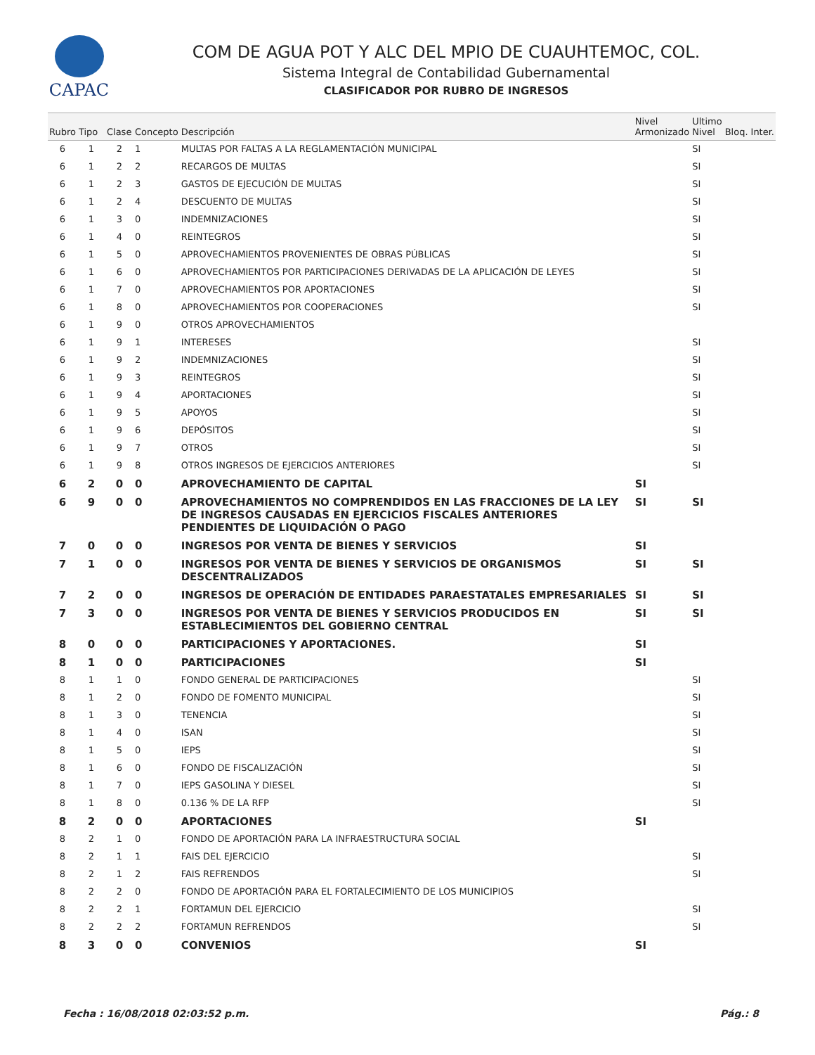CAPAC
COM DE AGUA POT Y ALC DEL MPIO DE CUAUHTEMOC, COL.
Sistema Integral de Contabilidad Gubernamental
CLASIFICADOR POR RUBRO DE INGRESOS
| Rubro | Tipo | Clase | Concepto | Descripción | Nivel Armonizado | Ultimo Nivel | Bloq. | Inter. |
| --- | --- | --- | --- | --- | --- | --- | --- | --- |
| 6 | 1 | 2 | 1 | MULTAS POR FALTAS A LA REGLAMENTACIÓN MUNICIPAL | | SI | | |
| 6 | 1 | 2 | 2 | RECARGOS DE MULTAS | | SI | | |
| 6 | 1 | 2 | 3 | GASTOS DE EJECUCIÓN DE MULTAS | | SI | | |
| 6 | 1 | 2 | 4 | DESCUENTO DE MULTAS | | SI | | |
| 6 | 1 | 3 | 0 | INDEMNIZACIONES | | SI | | |
| 6 | 1 | 4 | 0 | REINTEGROS | | SI | | |
| 6 | 1 | 5 | 0 | APROVECHAMIENTOS PROVENIENTES DE OBRAS PÚBLICAS | | SI | | |
| 6 | 1 | 6 | 0 | APROVECHAMIENTOS POR PARTICIPACIONES DERIVADAS DE LA APLICACIÓN DE LEYES | | SI | | |
| 6 | 1 | 7 | 0 | APROVECHAMIENTOS POR APORTACIONES | | SI | | |
| 6 | 1 | 8 | 0 | APROVECHAMIENTOS POR COOPERACIONES | | SI | | |
| 6 | 1 | 9 | 0 | OTROS APROVECHAMIENTOS | | | | |
| 6 | 1 | 9 | 1 | INTERESES | | SI | | |
| 6 | 1 | 9 | 2 | INDEMNIZACIONES | | SI | | |
| 6 | 1 | 9 | 3 | REINTEGROS | | SI | | |
| 6 | 1 | 9 | 4 | APORTACIONES | | SI | | |
| 6 | 1 | 9 | 5 | APOYOS | | SI | | |
| 6 | 1 | 9 | 6 | DEPÓSITOS | | SI | | |
| 6 | 1 | 9 | 7 | OTROS | | SI | | |
| 6 | 1 | 9 | 8 | OTROS INGRESOS DE EJERCICIOS ANTERIORES | | SI | | |
| 6 | 2 | 0 | 0 | APROVECHAMIENTO DE CAPITAL | SI | | | |
| 6 | 9 | 0 | 0 | APROVECHAMIENTOS NO COMPRENDIDOS EN LAS FRACCIONES DE LA LEY DE INGRESOS CAUSADAS EN EJERCICIOS FISCALES ANTERIORES PENDIENTES DE LIQUIDACIÓN O PAGO | SI | SI | | |
| 7 | 0 | 0 | 0 | INGRESOS POR VENTA DE BIENES Y SERVICIOS | SI | | | |
| 7 | 1 | 0 | 0 | INGRESOS POR VENTA DE BIENES Y SERVICIOS DE ORGANISMOS DESCENTRALIZADOS | SI | SI | | |
| 7 | 2 | 0 | 0 | INGRESOS DE OPERACIÓN DE ENTIDADES PARAESTATALES EMPRESARIALES | SI | SI | | |
| 7 | 3 | 0 | 0 | INGRESOS POR VENTA DE BIENES Y SERVICIOS PRODUCIDOS EN ESTABLECIMIENTOS DEL GOBIERNO CENTRAL | SI | SI | | |
| 8 | 0 | 0 | 0 | PARTICIPACIONES Y APORTACIONES. | SI | | | |
| 8 | 1 | 0 | 0 | PARTICIPACIONES | SI | | | |
| 8 | 1 | 1 | 0 | FONDO GENERAL DE PARTICIPACIONES | | SI | | |
| 8 | 1 | 2 | 0 | FONDO DE FOMENTO MUNICIPAL | | SI | | |
| 8 | 1 | 3 | 0 | TENENCIA | | SI | | |
| 8 | 1 | 4 | 0 | ISAN | | SI | | |
| 8 | 1 | 5 | 0 | IEPS | | SI | | |
| 8 | 1 | 6 | 0 | FONDO DE FISCALIZACIÓN | | SI | | |
| 8 | 1 | 7 | 0 | IEPS GASOLINA Y DIESEL | | SI | | |
| 8 | 1 | 8 | 0 | 0.136 % DE LA RFP | | SI | | |
| 8 | 2 | 0 | 0 | APORTACIONES | SI | | | |
| 8 | 2 | 1 | 0 | FONDO DE APORTACIÓN PARA LA INFRAESTRUCTURA SOCIAL | | | | |
| 8 | 2 | 1 | 1 | FAIS DEL EJERCICIO | | SI | | |
| 8 | 2 | 1 | 2 | FAIS REFRENDOS | | SI | | |
| 8 | 2 | 2 | 0 | FONDO DE APORTACIÓN PARA EL FORTALECIMIENTO DE LOS MUNICIPIOS | | | | |
| 8 | 2 | 2 | 1 | FORTAMUN DEL EJERCICIO | | SI | | |
| 8 | 2 | 2 | 2 | FORTAMUN REFRENDOS | | SI | | |
| 8 | 3 | 0 | 0 | CONVENIOS | SI | | | |
Fecha : 16/08/2018 02:03:52 p.m. Pág.: 8